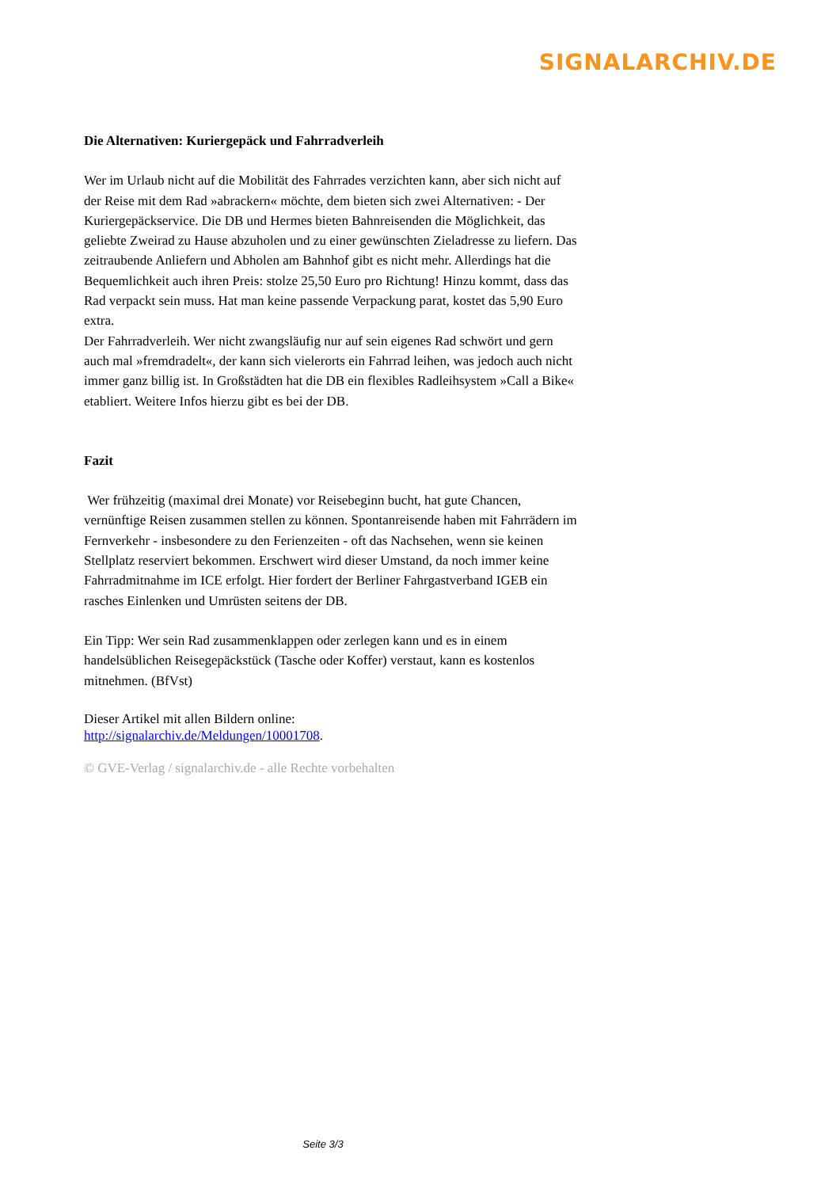SIGNALARCHIV.DE
Die Alternativen: Kuriergepäck und Fahrradverleih
Wer im Urlaub nicht auf die Mobilität des Fahrrades verzichten kann, aber sich nicht auf der Reise mit dem Rad »abrackern« möchte, dem bieten sich zwei Alternativen: - Der Kuriergepäckservice. Die DB und Hermes bieten Bahnreisenden die Möglichkeit, das geliebte Zweirad zu Hause abzuholen und zu einer gewünschten Zieladresse zu liefern. Das zeitraubende Anliefern und Abholen am Bahnhof gibt es nicht mehr. Allerdings hat die Bequemlichkeit auch ihren Preis: stolze 25,50 Euro pro Richtung! Hinzu kommt, dass das Rad verpackt sein muss. Hat man keine passende Verpackung parat, kostet das 5,90 Euro extra.
Der Fahrradverleih. Wer nicht zwangsläufig nur auf sein eigenes Rad schwört und gern auch mal »fremdradelt«, der kann sich vielerorts ein Fahrrad leihen, was jedoch auch nicht immer ganz billig ist. In Großstädten hat die DB ein flexibles Radleihsystem »Call a Bike« etabliert. Weitere Infos hierzu gibt es bei der DB.
Fazit
Wer frühzeitig (maximal drei Monate) vor Reisebeginn bucht, hat gute Chancen, vernünftige Reisen zusammen stellen zu können. Spontanreisende haben mit Fahrrädern im Fernverkehr - insbesondere zu den Ferienzeiten - oft das Nachsehen, wenn sie keinen Stellplatz reserviert bekommen. Erschwert wird dieser Umstand, da noch immer keine Fahrradmitnahme im ICE erfolgt. Hier fordert der Berliner Fahrgastverband IGEB ein rasches Einlenken und Umrüsten seitens der DB.
Ein Tipp: Wer sein Rad zusammenklappen oder zerlegen kann und es in einem handelsüblichen Reisegepäckstück (Tasche oder Koffer) verstaut, kann es kostenlos mitnehmen. (BfVst)
Dieser Artikel mit allen Bildern online:
http://signalarchiv.de/Meldungen/10001708.
© GVE-Verlag / signalarchiv.de - alle Rechte vorbehalten
Seite 3/3